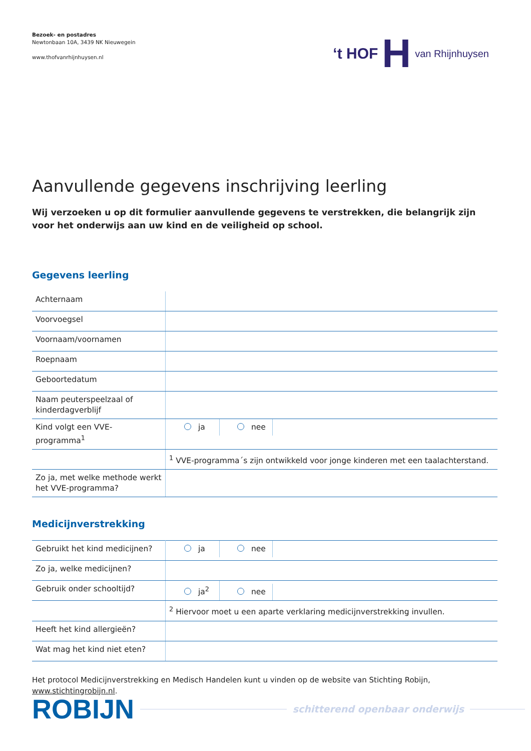Bezoek- en postadres
Newtonbaan 10A, 3439 NK Nieuwegein
www.thofvanrhijnhuysen.nl
‘t HOF H van Rhijnhuysen
Aanvullende gegevens inschrijving leerling
Wij verzoeken u op dit formulier aanvullende gegevens te verstrekken, die belangrijk zijn voor het onderwijs aan uw kind en de veiligheid op school.
Gegevens leerling
| Achternaam | |
| Voorvoegsel | |
| Voornaam/voornamen | |
| Roepnaam | |
| Geboortedatum | |
| Naam peuterspeelzaal of kinderdagverblijf | |
| Kind volgt een VVE-programma<sup>1</sup> | ja nee |
| | <sup>1</sup> VVE-programma´s zijn ontwikkeld voor jonge kinderen met een taalachterstand. |
| Zo ja, met welke methode werkt het VVE-programma? | |
Medicijnverstrekking
| Gebruikt het kind medicijnen? | ja nee |
| Zo ja, welke medicijnen? | |
| Gebruik onder schooltijd? | ja<sup>2</sup> nee |
| | <sup>2</sup> Hiervoor moet u een aparte verklaring medicijnverstrekking invullen. |
| Heeft het kind allergieën? | |
| Wat mag het kind niet eten? | |
Het protocol Medicijnverstrekking en Medisch Handelen kunt u vinden op de website van Stichting Robijn, www.stichtingrobijn.nl.
ROBIJN schitterend openbaar onderwijs